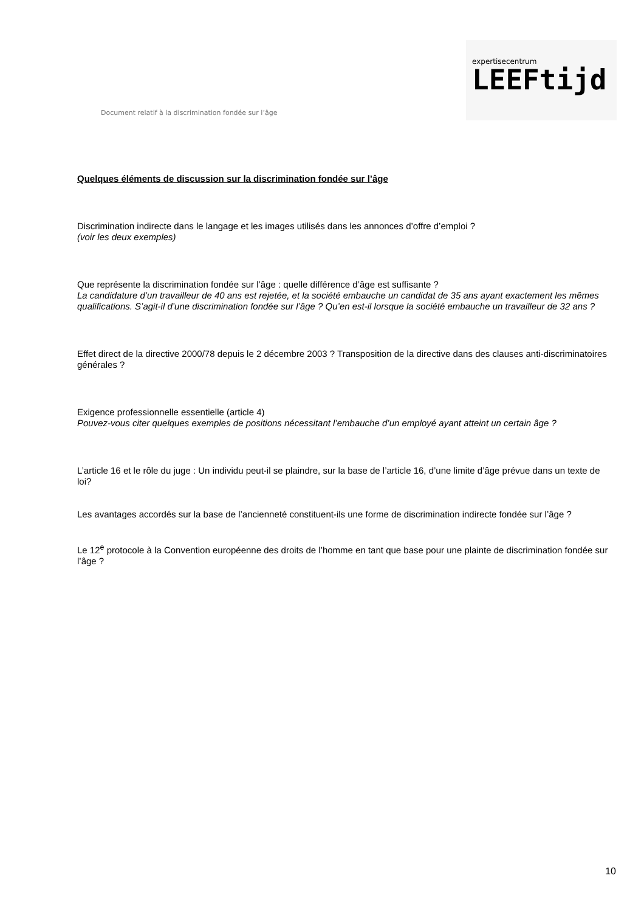Document relatif à la discrimination fondée sur l’âge
expertisecentrum
LEEFtijd
Quelques éléments de discussion sur la discrimination fondée sur l’âge
Discrimination indirecte dans le langage et les images utilisés dans les annonces d’offre d’emploi ?
(voir les deux exemples)
Que représente la discrimination fondée sur l’âge : quelle différence d’âge est suffisante ?
La candidature d’un travailleur de 40 ans est rejetée, et la société embauche un candidat de 35 ans ayant exactement les mêmes qualifications. S’agit-il d’une discrimination fondée sur l’âge ? Qu’en est-il lorsque la société embauche un travailleur de 32 ans ?
Effet direct de la directive 2000/78 depuis le 2 décembre 2003 ? Transposition de la directive dans des clauses anti-discriminatoires générales ?
Exigence professionnelle essentielle (article 4)
Pouvez-vous citer quelques exemples de positions nécessitant l’embauche d’un employé ayant atteint un certain âge ?
L’article 16 et le rôle du juge : Un individu peut-il se plaindre, sur la base de l’article 16, d’une limite d’âge prévue dans un texte de loi?
Les avantages accordés sur la base de l’ancienneté constituent-ils une forme de discrimination indirecte fondée sur l’âge ?
Le 12<sup>e</sup> protocole à la Convention européenne des droits de l’homme en tant que base pour une plainte de discrimination fondée sur l’âge ?
10